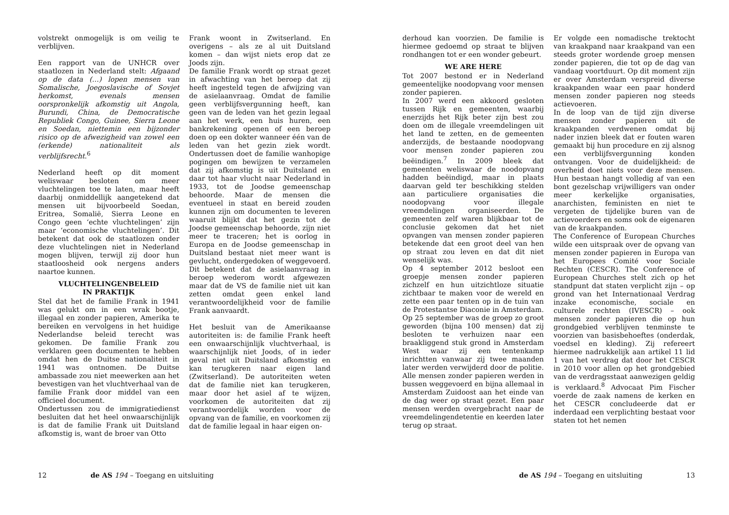volstrekt onmogelijk is om veilig te verblijven.
Een rapport van de UNHCR over staatlozen in Nederland stelt: Afgaand op de data (…) lopen mensen van Somalische, Joegoslavische of Sovjet herkomst, evenals mensen oorspronkelijk afkomstig uit Angola, Burundi, China, de Democratische Republiek Congo, Guinee, Sierra Leone en Soedan, niettemin een bijzonder risico op de afwezigheid van zowel een (erkende) nationaliteit als verblijfsrecht.<sup>6</sup>
Nederland heeft op dit moment weliswaar besloten om meer vluchtelingen toe te laten, maar heeft daarbij onmiddellijk aangetekend dat mensen uit bijvoorbeeld Soedan, Eritrea, Somalië, Sierra Leone en Congo geen ‘echte vluchtelingen’ zijn maar ‘economische vluchtelingen’. Dit betekent dat ook de staatlozen onder deze vluchtelingen niet in Nederland mogen blijven, terwijl zij door hun staatloosheid ook nergens anders naartoe kunnen.
VLUCHTELINGENBELEID
IN PRAKTIJK
Stel dat het de familie Frank in 1941 was gelukt om in een wrak bootje, illegaal en zonder papieren, Amerika te bereiken en vervolgens in het huidige Nederlandse beleid terecht was gekomen. De familie Frank zou verklaren geen documenten te hebben omdat hen de Duitse nationaliteit in 1941 was ontnomen. De Duitse ambassade zou niet meewerken aan het bevestigen van het vluchtverhaal van de familie Frank door middel van een officieel document.
Ondertussen zou de immigratiedienst besluiten dat het heel onwaarschijnlijk is dat de familie Frank uit Duitsland afkomstig is, want de broer van Otto
Frank woont in Zwitserland. En overigens – als ze al uit Duitsland komen – dan wijst niets erop dat ze Joods zijn.
De familie Frank wordt op straat gezet in afwachting van het beroep dat zij heeft ingesteld tegen de afwijzing van de asielaanvraag. Omdat de familie geen verblijfsvergunning heeft, kan geen van de leden van het gezin legaal aan het werk, een huis huren, een bankrekening openen of een beroep doen op een dokter wanneer één van de leden van het gezin ziek wordt. Ondertussen doet de familie wanhopige pogingen om bewijzen te verzamelen dat zij afkomstig is uit Duitsland en daar tot haar vlucht naar Nederland in 1933, tot de Joodse gemeenschap behoorde. Maar de mensen die eventueel in staat en bereid zouden kunnen zijn om documenten te leveren waaruit blijkt dat het gezin tot de Joodse gemeenschap behoorde, zijn niet meer te traceren; het is oorlog in Europa en de Joodse gemeenschap in Duitsland bestaat niet meer want is gevlucht, ondergedoken of weggevoerd. Dit betekent dat de asielaanvraag in beroep wederom wordt afgewezen maar dat de VS de familie niet uit kan zetten omdat geen enkel land verantwoordelijkheid voor de familie Frank aanvaardt.
Het besluit van de Amerikaanse autoriteiten is: de familie Frank heeft een onwaarschijnlijk vluchtverhaal, is waarschijnlijk niet Joods, of in ieder geval niet uit Duitsland afkomstig en kan terugkeren naar eigen land (Zwitserland). De autoriteiten weten dat de familie niet kan terugkeren, maar door het asiel af te wijzen, voorkomen de autoriteiten dat zij verantwoordelijk worden voor de opvang van de familie, en voorkomen zij dat de familie legaal in haar eigen on-
12 de AS 194 – Toegang en uitsluiting
derhoud kan voorzien. De familie is hiermee gedoemd op straat te blijven rondhangen tot er een wonder gebeurt.
WE ARE HERE
Tot 2007 bestond er in Nederland gemeentelijke noodopvang voor mensen zonder papieren.
In 2007 werd een akkoord gesloten tussen Rijk en gemeenten, waarbij enerzijds het Rijk beter zijn best zou doen om de illegale vreemdelingen uit het land te zetten, en de gemeenten anderzijds, de bestaande noodopvang voor mensen zonder papieren zou beëindigen.<sup>7</sup> In 2009 bleek dat gemeenten weliswaar de noodopvang hadden beëindigd, maar in plaats daarvan geld ter beschikking stelden aan particuliere organisaties die noodopvang voor illegale vreemdelingen organiseerden. De gemeenten zelf waren blijkbaar tot de conclusie gekomen dat het niet opvangen van mensen zonder papieren betekende dat een groot deel van hen op straat zou leven en dat dit niet wenselijk was.
Op 4 september 2012 besloot een groepje mensen zonder papieren zichzelf en hun uitzichtloze situatie zichtbaar te maken voor de wereld en zette een paar tenten op in de tuin van de Protestantse Diaconie in Amsterdam. Op 25 september was de groep zo groot geworden (bijna 100 mensen) dat zij besloten te verhuizen naar een braakliggend stuk grond in Amsterdam West waar zij een tentenkamp inrichtten vanwaar zij twee maanden later werden verwijderd door de politie. Alle mensen zonder papieren werden in bussen weggevoerd en bijna allemaal in Amsterdam Zuidoost aan het einde van de dag weer op straat gezet. Een paar mensen werden overgebracht naar de vreemdelingendetentie en keerden later terug op straat.
Er volgde een nomadische trektocht van kraakpand naar kraakpand van een steeds groter wordende groep mensen zonder papieren, die tot op de dag van vandaag voortduurt. Op dit moment zijn er over Amsterdam verspreid diverse kraakpanden waar een paar honderd mensen zonder papieren nog steeds actievoeren.
In de loop van de tijd zijn diverse mensen zonder papieren uit de kraakpanden verdwenen omdat bij nader inzien bleek dat er fouten waren gemaakt bij hun procedure en zij alsnog een verblijfsvergunning konden ontvangen. Voor de duidelijkheid: de overheid doet niets voor deze mensen. Hun bestaan hangt volledig af van een bont gezelschap vrijwilligers van onder meer kerkelijke organisaties, anarchisten, feministen en niet te vergeten de tijdelijke buren van de actievoerders en soms ook de eigenaren van de kraakpanden.
The Conference of European Churches wilde een uitspraak over de opvang van mensen zonder papieren in Europa van het Europees Comité voor Sociale Rechten (CESCR). The Conference of European Churches stelt zich op het standpunt dat staten verplicht zijn – op grond van het Internationaal Verdrag inzake economische, sociale en culturele rechten (IVESCR) – ook mensen zonder papieren die op hun grondgebied verblijven tenminste te voorzien van basisbehoeftes (onderdak, voedsel en kleding). Zij refereert hiermee nadrukkelijk aan artikel 11 lid 1 van het verdrag dat door het CESCR in 2010 voor allen op het grondgebied van de verdragsstaat aanwezigen geldig is verklaard.<sup>8</sup> Advocaat Pim Fischer voerde de zaak namens de kerken en het CESCR concludeerde dat er inderdaad een verplichting bestaat voor staten tot het nemen
de AS 194 – Toegang en uitsluiting 13